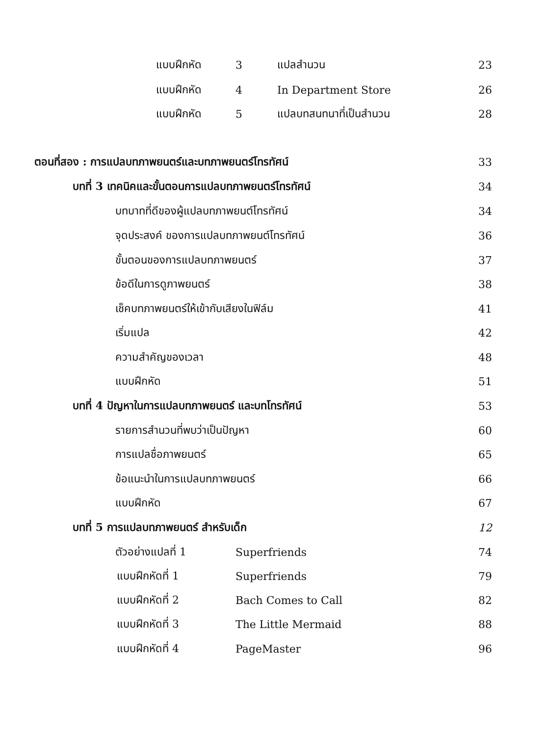แบบฝึกหัด 3 แปลสำนวน 23
แบบฝึกหัด 4 In Department Store 26
แบบฝึกหัด 5 แปลบทสนทนาที่เป็นสำนวน 28
ตอนที่สอง : การแปลบทภาพยนตร์และบทภาพยนตร์โทรทัศน์ 33
บทที่ 3 เทคนิคและขั้นตอนการแปลบทภาพยนตร์โทรทัศน์ 34
บทบาทที่ดีของผู้แปลบทภาพยนต์โทรทัศน์ 34
จุดประสงค์ ของการแปลบทภาพยนต์โทรทัศน์ 36
ขั้นตอนของการแปลบทภาพยนตร์ 37
ข้อดีในการดูภาพยนตร์ 38
เช็คบทภาพยนตร์ให้เข้ากับเสียงในฟิล์ม 41
เริ่มแปล 42
ความสำคัญของเวลา 48
แบบฝึกหัด 51
บทที่ 4 ปัญหาในการแปลบทภาพยนตร์ และบทโทรทัศน์ 53
รายการสำนวนที่พบว่าเป็นปัญหา 60
การแปลชื่อภาพยนตร์ 65
ข้อแนะนำในการแปลบทภาพยนตร์ 66
แบบฝึกหัด 67
บทที่ 5 การแปลบทภาพยนตร์ สำหรับเด็ก 12
ตัวอย่างแปลที่ 1 Superfriends 74
แบบฝึกหัดที่ 1 Superfriends 79
แบบฝึกหัดที่ 2 Bach Comes to Call 82
แบบฝึกหัดที่ 3 The Little Mermaid 88
แบบฝึกหัดที่ 4 PageMaster 96